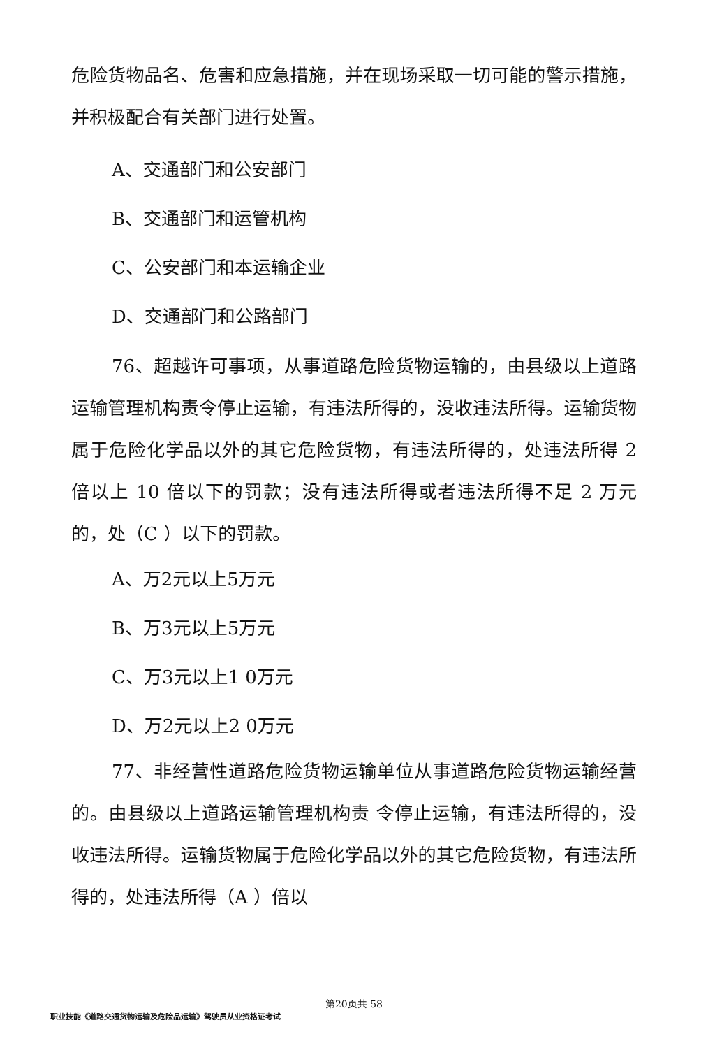危险货物品名、危害和应急措施，并在现场采取一切可能的警示措施，并积极配合有关部门进行处置。
A、交通部门和公安部门
B、交通部门和运管机构
C、公安部门和本运输企业
D、交通部门和公路部门
76、超越许可事项，从事道路危险货物运输的，由县级以上道路运输管理机构责令停止运输，有违法所得的，没收违法所得。运输货物属于危险化学品以外的其它危险货物，有违法所得的，处违法所得 2 倍以上 10 倍以下的罚款；没有违法所得或者违法所得不足 2 万元的，处（C ）以下的罚款。
A、万2元以上5万元
B、万3元以上5万元
C、万3元以上1 0万元
D、万2元以上2 0万元
77、非经营性道路危险货物运输单位从事道路危险货物运输经营的。由县级以上道路运输管理机构责 令停止运输，有违法所得的，没收违法所得。运输货物属于危险化学品以外的其它危险货物，有违法所得的，处违法所得（A ）倍以
第20页共 58
职业技能《道路交通货物运输及危险品运输》驾驶员从业资格证考试